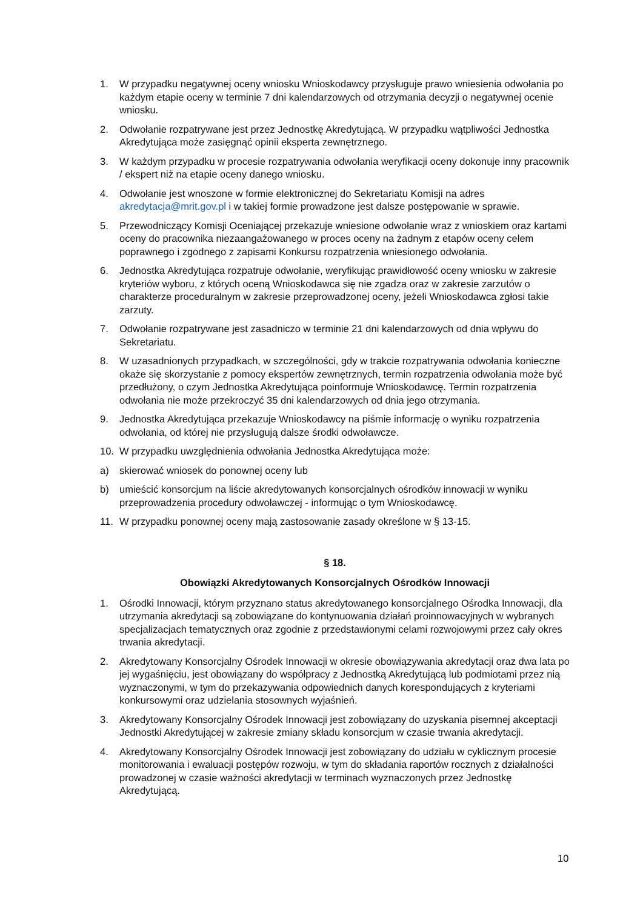1. W przypadku negatywnej oceny wniosku Wnioskodawcy przysługuje prawo wniesienia odwołania po każdym etapie oceny w terminie 7 dni kalendarzowych od otrzymania decyzji o negatywnej ocenie wniosku.
2. Odwołanie rozpatrywane jest przez Jednostkę Akredytującą. W przypadku wątpliwości Jednostka Akredytująca może zasięgnąć opinii eksperta zewnętrznego.
3. W każdym przypadku w procesie rozpatrywania odwołania weryfikacji oceny dokonuje inny pracownik / ekspert niż na etapie oceny danego wniosku.
4. Odwołanie jest wnoszone w formie elektronicznej do Sekretariatu Komisji na adres akredytacja@mrit.gov.pl i w takiej formie prowadzone jest dalsze postępowanie w sprawie.
5. Przewodniczący Komisji Oceniającej przekazuje wniesione odwołanie wraz z wnioskiem oraz kartami oceny do pracownika niezaangażowanego w proces oceny na żadnym z etapów oceny celem poprawnego i zgodnego z zapisami Konkursu rozpatrzenia wniesionego odwołania.
6. Jednostka Akredytująca rozpatruje odwołanie, weryfikując prawidłowość oceny wniosku w zakresie kryteriów wyboru, z których oceną Wnioskodawca się nie zgadza oraz w zakresie zarzutów o charakterze proceduralnym w zakresie przeprowadzonej oceny, jeżeli Wnioskodawca zgłosi takie zarzuty.
7. Odwołanie rozpatrywane jest zasadniczo w terminie 21 dni kalendarzowych od dnia wpływu do Sekretariatu.
8. W uzasadnionych przypadkach, w szczególności, gdy w trakcie rozpatrywania odwołania konieczne okaże się skorzystanie z pomocy ekspertów zewnętrznych, termin rozpatrzenia odwołania może być przedłużony, o czym Jednostka Akredytująca poinformuje Wnioskodawcę. Termin rozpatrzenia odwołania nie może przekroczyć 35 dni kalendarzowych od dnia jego otrzymania.
9. Jednostka Akredytująca przekazuje Wnioskodawcy na piśmie informację o wyniku rozpatrzenia odwołania, od której nie przysługują dalsze środki odwoławcze.
10. W przypadku uwzględnienia odwołania Jednostka Akredytująca może:
a) skierować wniosek do ponownej oceny lub
b) umieścić konsorcjum na liście akredytowanych konsorcjalnych ośrodków innowacji w wyniku przeprowadzenia procedury odwoławczej - informując o tym Wnioskodawcę.
11. W przypadku ponownej oceny mają zastosowanie zasady określone w § 13-15.
§ 18.
Obowiązki Akredytowanych Konsorcjalnych Ośrodków Innowacji
1. Ośrodki Innowacji, którym przyznano status akredytowanego konsorcjalnego Ośrodka Innowacji, dla utrzymania akredytacji są zobowiązane do kontynuowania działań proinnowacyjnych w wybranych specjalizacjach tematycznych oraz zgodnie z przedstawionymi celami rozwojowymi przez cały okres trwania akredytacji.
2. Akredytowany Konsorcjalny Ośrodek Innowacji w okresie obowiązywania akredytacji oraz dwa lata po jej wygaśnięciu, jest obowiązany do współpracy z Jednostką Akredytującą lub podmiotami przez nią wyznaczonymi, w tym do przekazywania odpowiednich danych korespondujących z kryteriami konkursowymi oraz udzielania stosownych wyjaśnień.
3. Akredytowany Konsorcjalny Ośrodek Innowacji jest zobowiązany do uzyskania pisemnej akceptacji Jednostki Akredytującej w zakresie zmiany składu konsorcjum w czasie trwania akredytacji.
4. Akredytowany Konsorcjalny Ośrodek Innowacji jest zobowiązany do udziału w cyklicznym procesie monitorowania i ewaluacji postępów rozwoju, w tym do składania raportów rocznych z działalności prowadzonej w czasie ważności akredytacji w terminach wyznaczonych przez Jednostkę Akredytującą.
10